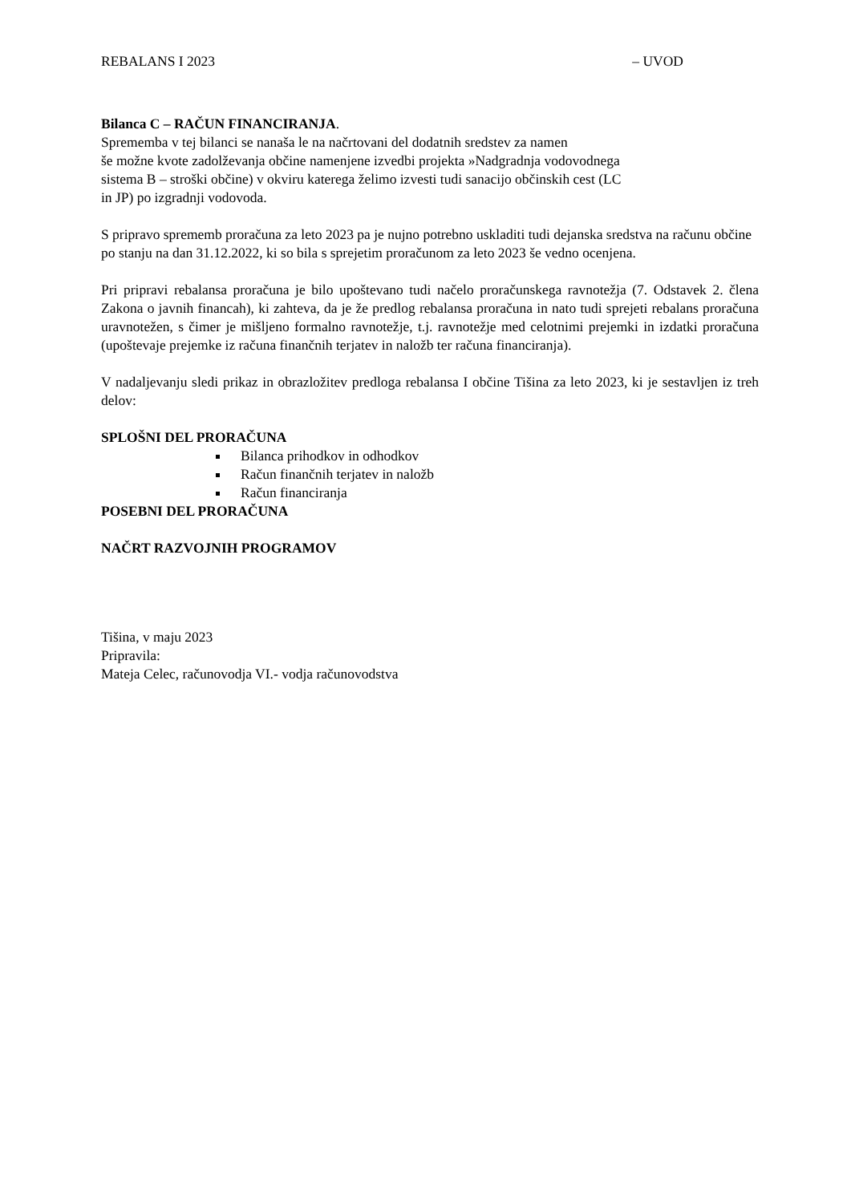REBALANS I 2023 – UVOD
Bilanca C – RAČUN FINANCIRANJA.
Sprememba v tej bilanci se nanaša le na načrtovani del dodatnih sredstev za namen
še možne kvote zadolževanja občine namenjene izvedbi projekta »Nadgradnja vodovodnega
sistema B – stroški občine) v okviru katerega želimo izvesti tudi sanacijo občinskih cest (LC
in JP) po izgradnji vodovoda.
S pripravo sprememb proračuna za leto 2023 pa je nujno potrebno uskladiti tudi dejanska sredstva na računu občine po stanju na dan 31.12.2022, ki so bila s sprejetim proračunom za leto 2023 še vedno ocenjena.
Pri pripravi rebalansa proračuna je bilo upoštevano tudi načelo proračunskega ravnotežja (7. Odstavek 2. člena Zakona o javnih financah), ki zahteva, da je že predlog rebalansa proračuna in nato tudi sprejeti rebalans proračuna uravnotežen, s čimer je mišljeno formalno ravnotežje, t.j. ravnotežje med celotnimi prejemki in izdatki proračuna (upoštevaje prejemke iz računa finančnih terjatev in naložb ter računa financiranja).
V nadaljevanju sledi prikaz in obrazložitev predloga rebalansa I občine Tišina za leto 2023, ki je sestavljen iz treh delov:
SPLOŠNI DEL PRORAČUNA
Bilanca prihodkov in odhodkov
Račun finančnih terjatev in naložb
Račun financiranja
POSEBNI DEL PRORAČUNA
NAČRT RAZVOJNIH PROGRAMOV
Tišina, v maju 2023
Pripravila:
Mateja Celec, računovodja VI.- vodja računovodstva